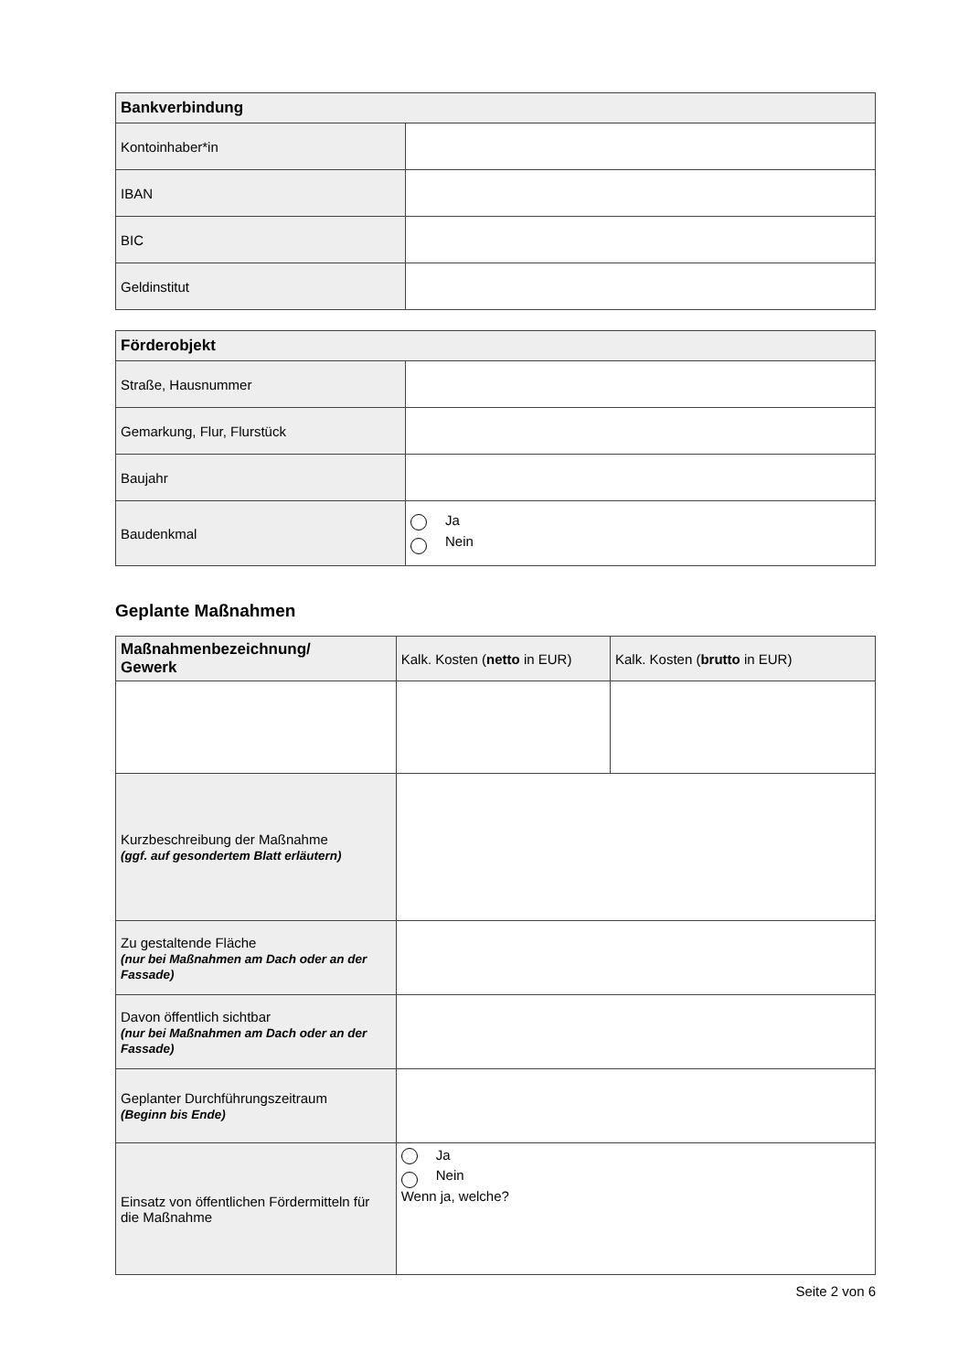| Bankverbindung | |
| --- | --- |
| Kontoinhaber*in | |
| IBAN | |
| BIC | |
| Geldinstitut | |
| Förderobjekt | |
| --- | --- |
| Straße, Hausnummer | |
| Gemarkung, Flur, Flurstück | |
| Baujahr | |
| Baudenkmal | Ja Nein |
Geplante Maßnahmen
| Maßnahmenbezeichnung/ Gewerk | Kalk. Kosten ( netto in EUR) | Kalk. Kosten ( brutto in EUR) |
| Kurzbeschreibung der Maßnahme (ggf. auf gesondertem Blatt erläutern) | | |
| Zu gestaltende Fläche (nur bei Maßnahmen am Dach oder an der Fassade) | | |
| Davon öffentlich sichtbar (nur bei Maßnahmen am Dach oder an der Fassade) | | |
| Geplanter Durchführungszeitraum (Beginn bis Ende) | | |
| Einsatz von öffentlichen Fördermitteln für die Maßnahme | Ja Nein Wenn ja, welche? | |
Seite 2 von 6